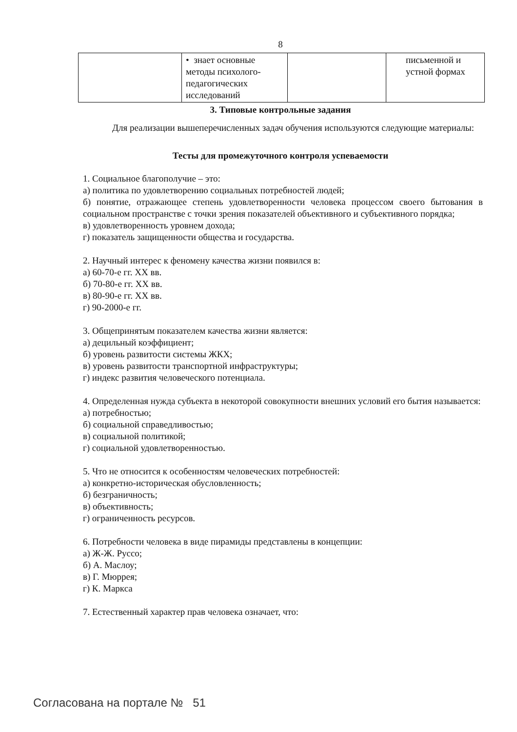8
| | • знает основные методы психолого-педагогических исследований | | письменной и устной формах |
3. Типовые контрольные задания
Для реализации вышеперечисленных задач обучения используются следующие материалы:
Тесты для промежуточного контроля успеваемости
1. Социальное благополучие – это:
а) политика по удовлетворению социальных потребностей людей;
б) понятие, отражающее степень удовлетворенности человека процессом своего бытования в социальном пространстве с точки зрения показателей объективного и субъективного порядка;
в) удовлетворенность уровнем дохода;
г) показатель защищенности общества и государства.
2. Научный интерес к феномену качества жизни появился в:
а) 60-70-е гг. XX вв.
б) 70-80-е гг. XX вв.
в) 80-90-е гг. XX вв.
г) 90-2000-е гг.
3. Общепринятым показателем качества жизни является:
а) децильный коэффициент;
б) уровень развитости системы ЖКХ;
в) уровень развитости транспортной инфраструктуры;
г) индекс развития человеческого потенциала.
4. Определенная нужда субъекта в некоторой совокупности внешних условий его бытия называется:
а) потребностью;
б) социальной справедливостью;
в) социальной политикой;
г) социальной удовлетворенностью.
5. Что не относится к особенностям человеческих потребностей:
а) конкретно-историческая обусловленность;
б) безграничность;
в) объективность;
г) ограниченность ресурсов.
6. Потребности человека в виде пирамиды представлены в концепции:
а) Ж-Ж. Руссо;
б) А. Маслоу;
в) Г. Мюррея;
г) К. Маркса
7. Естественный характер прав человека означает, что:
Согласована на портале № 51